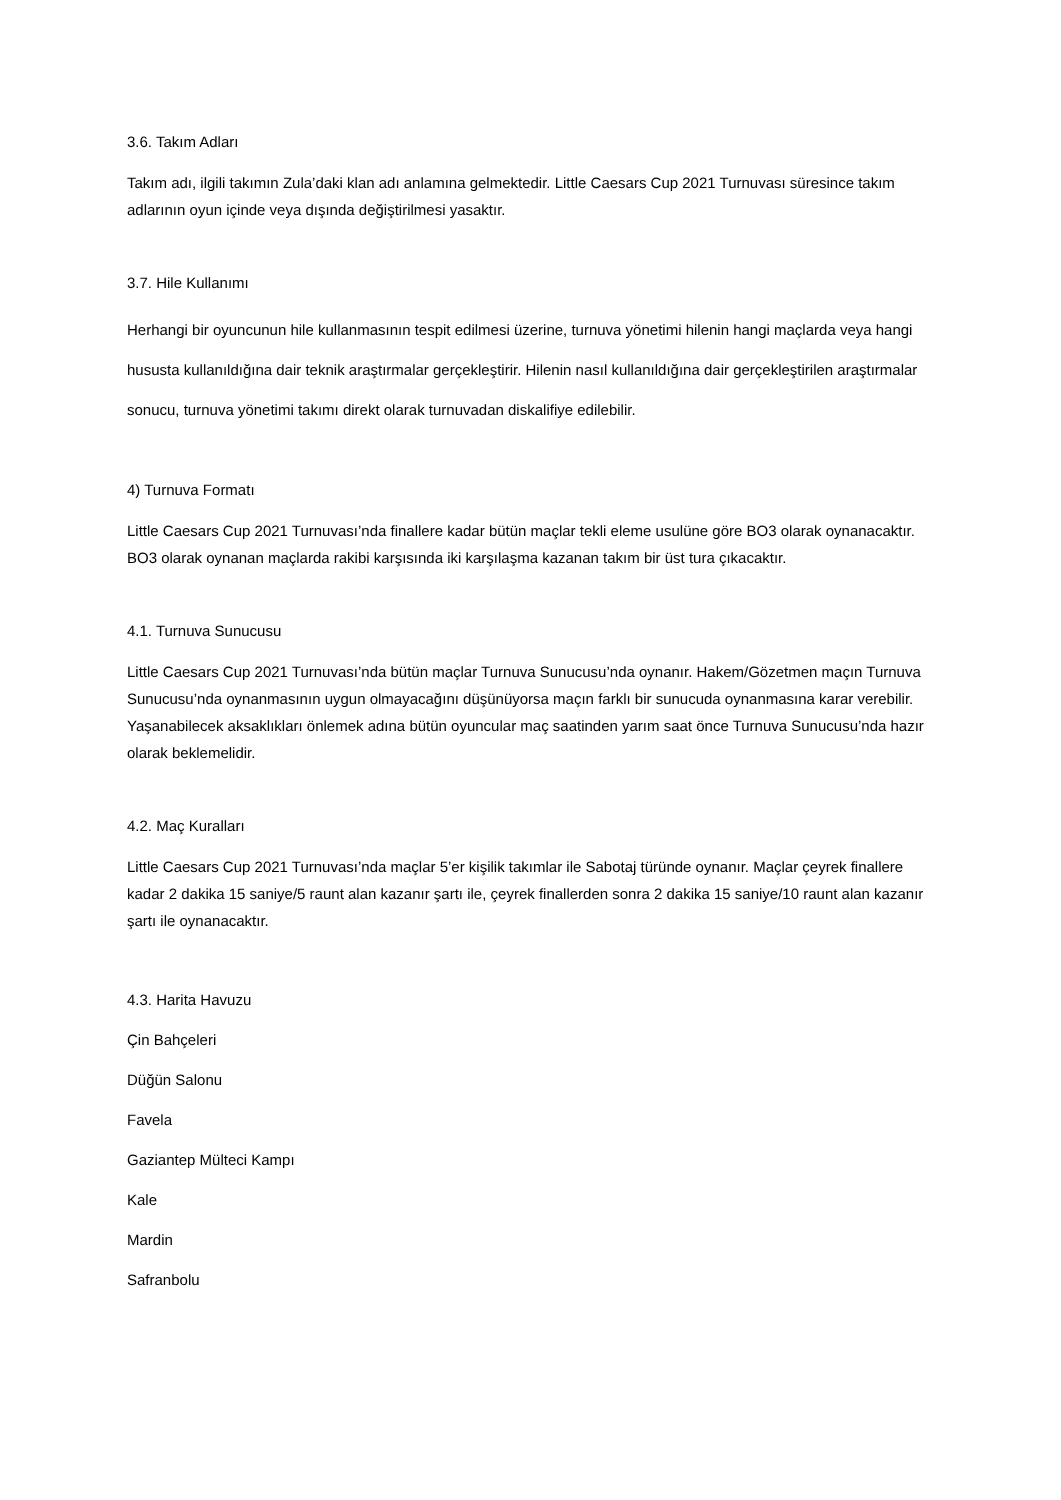3.6. Takım Adları
Takım adı, ilgili takımın Zula’daki klan adı anlamına gelmektedir. Little Caesars Cup 2021 Turnuvası süresince takım adlarının oyun içinde veya dışında değiştirilmesi yasaktır.
3.7. Hile Kullanımı
Herhangi bir oyuncunun hile kullanmasının tespit edilmesi üzerine, turnuva yönetimi hilenin hangi maçlarda veya hangi hususta kullanıldığına dair teknik araştırmalar gerçekleştirir. Hilenin nasıl kullanıldığına dair gerçekleştirilen araştırmalar sonucu, turnuva yönetimi takımı direkt olarak turnuvadan diskalifiye edilebilir.
4) Turnuva Formatı
Little Caesars Cup 2021 Turnuvası’nda finallere kadar bütün maçlar tekli eleme usulüne göre BO3 olarak oynanacaktır. BO3 olarak oynanan maçlarda rakibi karşısında iki karşılaşma kazanan takım bir üst tura çıkacaktır.
4.1. Turnuva Sunucusu
Little Caesars Cup 2021 Turnuvası’nda bütün maçlar Turnuva Sunucusu’nda oynanır. Hakem/Gözetmen maçın Turnuva Sunucusu’nda oynanmasının uygun olmayacağını düşünüyorsa maçın farklı bir sunucuda oynanmasına karar verebilir. Yaşanabilecek aksaklıkları önlemek adına bütün oyuncular maç saatinden yarım saat önce Turnuva Sunucusu’nda hazır olarak beklemelidir.
4.2. Maç Kuralları
Little Caesars Cup 2021 Turnuvası’nda maçlar 5’er kişilik takımlar ile Sabotaj türünde oynanır. Maçlar çeyrek finallere kadar 2 dakika 15 saniye/5 raunt alan kazanır şartı ile, çeyrek finallerden sonra 2 dakika 15 saniye/10 raunt alan kazanır şartı ile oynanacaktır.
4.3. Harita Havuzu
Çin Bahçeleri
Düğün Salonu
Favela
Gaziantep Mülteci Kampı
Kale
Mardin
Safranbolu